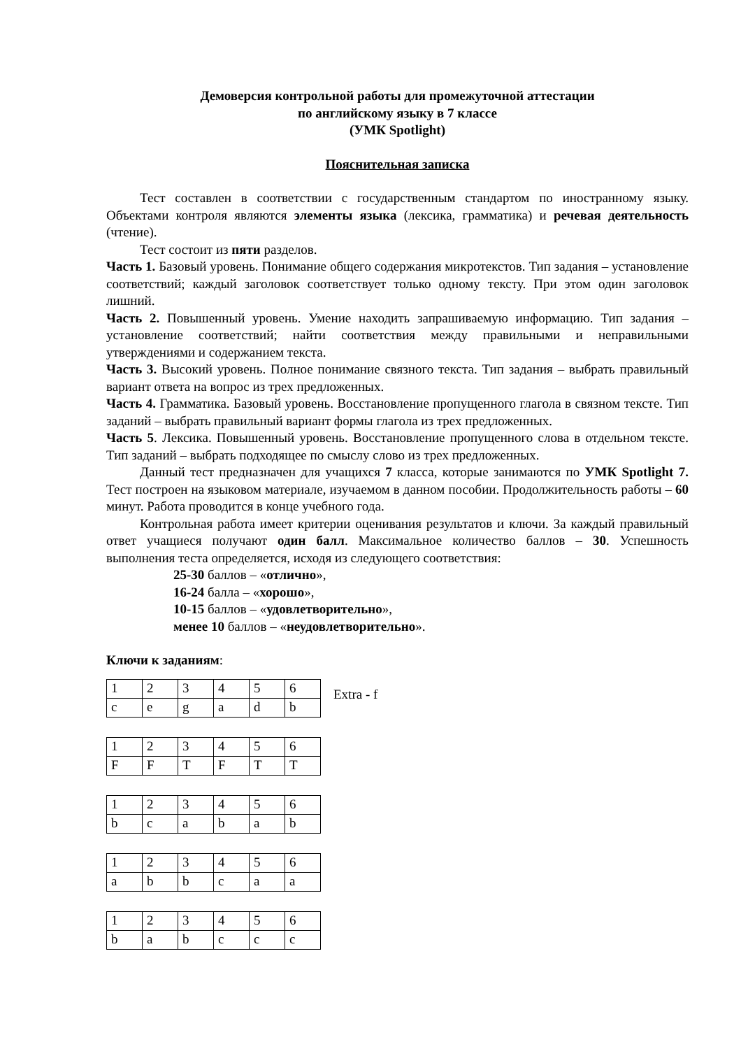Демоверсия контрольной работы для промежуточной аттестации
по английскому языку в 7 классе
(УМК Spotlight)
Пояснительная записка
Тест составлен в соответствии с государственным стандартом по иностранному языку. Объектами контроля являются элементы языка (лексика, грамматика) и речевая деятельность (чтение).
Тест состоит из пяти разделов.
Часть 1. Базовый уровень. Понимание общего содержания микротекстов. Тип задания – установление соответствий; каждый заголовок соответствует только одному тексту. При этом один заголовок лишний.
Часть 2. Повышенный уровень. Умение находить запрашиваемую информацию. Тип задания – установление соответствий; найти соответствия между правильными и неправильными утверждениями и содержанием текста.
Часть 3. Высокий уровень. Полное понимание связного текста. Тип задания – выбрать правильный вариант ответа на вопрос из трех предложенных.
Часть 4. Грамматика. Базовый уровень. Восстановление пропущенного глагола в связном тексте. Тип заданий – выбрать правильный вариант формы глагола из трех предложенных.
Часть 5. Лексика. Повышенный уровень. Восстановление пропущенного слова в отдельном тексте. Тип заданий – выбрать подходящее по смыслу слово из трех предложенных.
Данный тест предназначен для учащихся 7 класса, которые занимаются по УМК Spotlight 7. Тест построен на языковом материале, изучаемом в данном пособии. Продолжительность работы – 60 минут. Работа проводится в конце учебного года.
Контрольная работа имеет критерии оценивания результатов и ключи. За каждый правильный ответ учащиеся получают один балл. Максимальное количество баллов – 30. Успешность выполнения теста определяется, исходя из следующего соответствия:
25-30 баллов – «отлично»,
16-24 балла – «хорошо»,
10-15 баллов – «удовлетворительно»,
менее 10 баллов – «неудовлетворительно».
Ключи к заданиям:
| 1 | 2 | 3 | 4 | 5 | 6 |
| c | e | g | a | d | b |
Extra - f
| 1 | 2 | 3 | 4 | 5 | 6 |
| F | F | T | F | T | T |
| 1 | 2 | 3 | 4 | 5 | 6 |
| b | c | a | b | a | b |
| 1 | 2 | 3 | 4 | 5 | 6 |
| a | b | b | c | a | a |
| 1 | 2 | 3 | 4 | 5 | 6 |
| b | a | b | c | c | c |